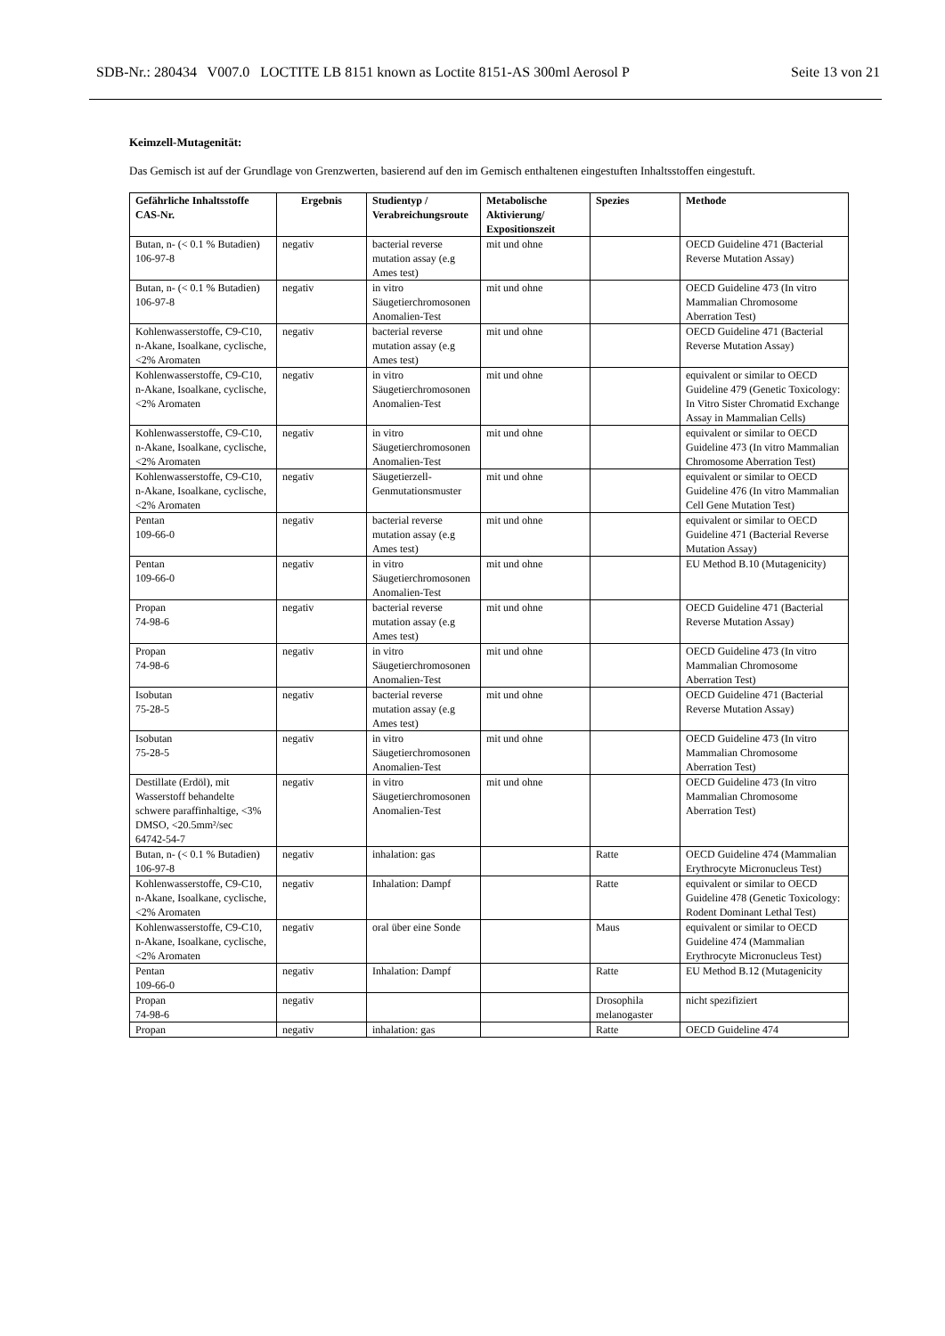SDB-Nr.: 280434 V007.0 LOCTITE LB 8151 known as Loctite 8151-AS 300ml Aerosol P Seite 13 von 21
Keimzell-Mutagenität:
Das Gemisch ist auf der Grundlage von Grenzwerten, basierend auf den im Gemisch enthaltenen eingestuften Inhaltsstoffen eingestuft.
| Gefährliche Inhaltsstoffe CAS-Nr. | Ergebnis | Studientyp / Verabreichungsroute | Metabolische Aktivierung/ Expositionszeit | Spezies | Methode |
| --- | --- | --- | --- | --- | --- |
| Butan, n- (< 0.1 % Butadien) 106-97-8 | negativ | bacterial reverse mutation assay (e.g Ames test) | mit und ohne | | OECD Guideline 471 (Bacterial Reverse Mutation Assay) |
| Butan, n- (< 0.1 % Butadien) 106-97-8 | negativ | in vitro Säugetierchromosonen Anomalien-Test | mit und ohne | | OECD Guideline 473 (In vitro Mammalian Chromosome Aberration Test) |
| Kohlenwasserstoffe, C9-C10, n-Akane, Isoalkane, cyclische, <2% Aromaten | negativ | bacterial reverse mutation assay (e.g Ames test) | mit und ohne | | OECD Guideline 471 (Bacterial Reverse Mutation Assay) |
| Kohlenwasserstoffe, C9-C10, n-Akane, Isoalkane, cyclische, <2% Aromaten | negativ | in vitro Säugetierchromosonen Anomalien-Test | mit und ohne | | equivalent or similar to OECD Guideline 479 (Genetic Toxicology: In Vitro Sister Chromatid Exchange Assay in Mammalian Cells) |
| Kohlenwasserstoffe, C9-C10, n-Akane, Isoalkane, cyclische, <2% Aromaten | negativ | in vitro Säugetierchromosonen Anomalien-Test | mit und ohne | | equivalent or similar to OECD Guideline 473 (In vitro Mammalian Chromosome Aberration Test) |
| Kohlenwasserstoffe, C9-C10, n-Akane, Isoalkane, cyclische, <2% Aromaten | negativ | Säugetierzell-Genmutationsmuster | mit und ohne | | equivalent or similar to OECD Guideline 476 (In vitro Mammalian Cell Gene Mutation Test) |
| Pentan 109-66-0 | negativ | bacterial reverse mutation assay (e.g Ames test) | mit und ohne | | equivalent or similar to OECD Guideline 471 (Bacterial Reverse Mutation Assay) |
| Pentan 109-66-0 | negativ | in vitro Säugetierchromosonen Anomalien-Test | mit und ohne | | EU Method B.10 (Mutagenicity) |
| Propan 74-98-6 | negativ | bacterial reverse mutation assay (e.g Ames test) | mit und ohne | | OECD Guideline 471 (Bacterial Reverse Mutation Assay) |
| Propan 74-98-6 | negativ | in vitro Säugetierchromosonen Anomalien-Test | mit und ohne | | OECD Guideline 473 (In vitro Mammalian Chromosome Aberration Test) |
| Isobutan 75-28-5 | negativ | bacterial reverse mutation assay (e.g Ames test) | mit und ohne | | OECD Guideline 471 (Bacterial Reverse Mutation Assay) |
| Isobutan 75-28-5 | negativ | in vitro Säugetierchromosonen Anomalien-Test | mit und ohne | | OECD Guideline 473 (In vitro Mammalian Chromosome Aberration Test) |
| Destillate (Erdöl), mit Wasserstoff behandelte schwere paraffinhaltige, <3% DMSO, <20.5mm²/sec 64742-54-7 | negativ | in vitro Säugetierchromosonen Anomalien-Test | mit und ohne | | OECD Guideline 473 (In vitro Mammalian Chromosome Aberration Test) |
| Butan, n- (< 0.1 % Butadien) 106-97-8 | negativ | inhalation: gas | | Ratte | OECD Guideline 474 (Mammalian Erythrocyte Micronucleus Test) |
| Kohlenwasserstoffe, C9-C10, n-Akane, Isoalkane, cyclische, <2% Aromaten | negativ | Inhalation: Dampf | | Ratte | equivalent or similar to OECD Guideline 478 (Genetic Toxicology: Rodent Dominant Lethal Test) |
| Kohlenwasserstoffe, C9-C10, n-Akane, Isoalkane, cyclische, <2% Aromaten | negativ | oral über eine Sonde | | Maus | equivalent or similar to OECD Guideline 474 (Mammalian Erythrocyte Micronucleus Test) |
| Pentan 109-66-0 | negativ | Inhalation: Dampf | | Ratte | EU Method B.12 (Mutagenicity |
| Propan 74-98-6 | negativ | | | Drosophila melanogaster | nicht spezifiziert |
| Propan | negativ | inhalation: gas | | Ratte | OECD Guideline 474 |